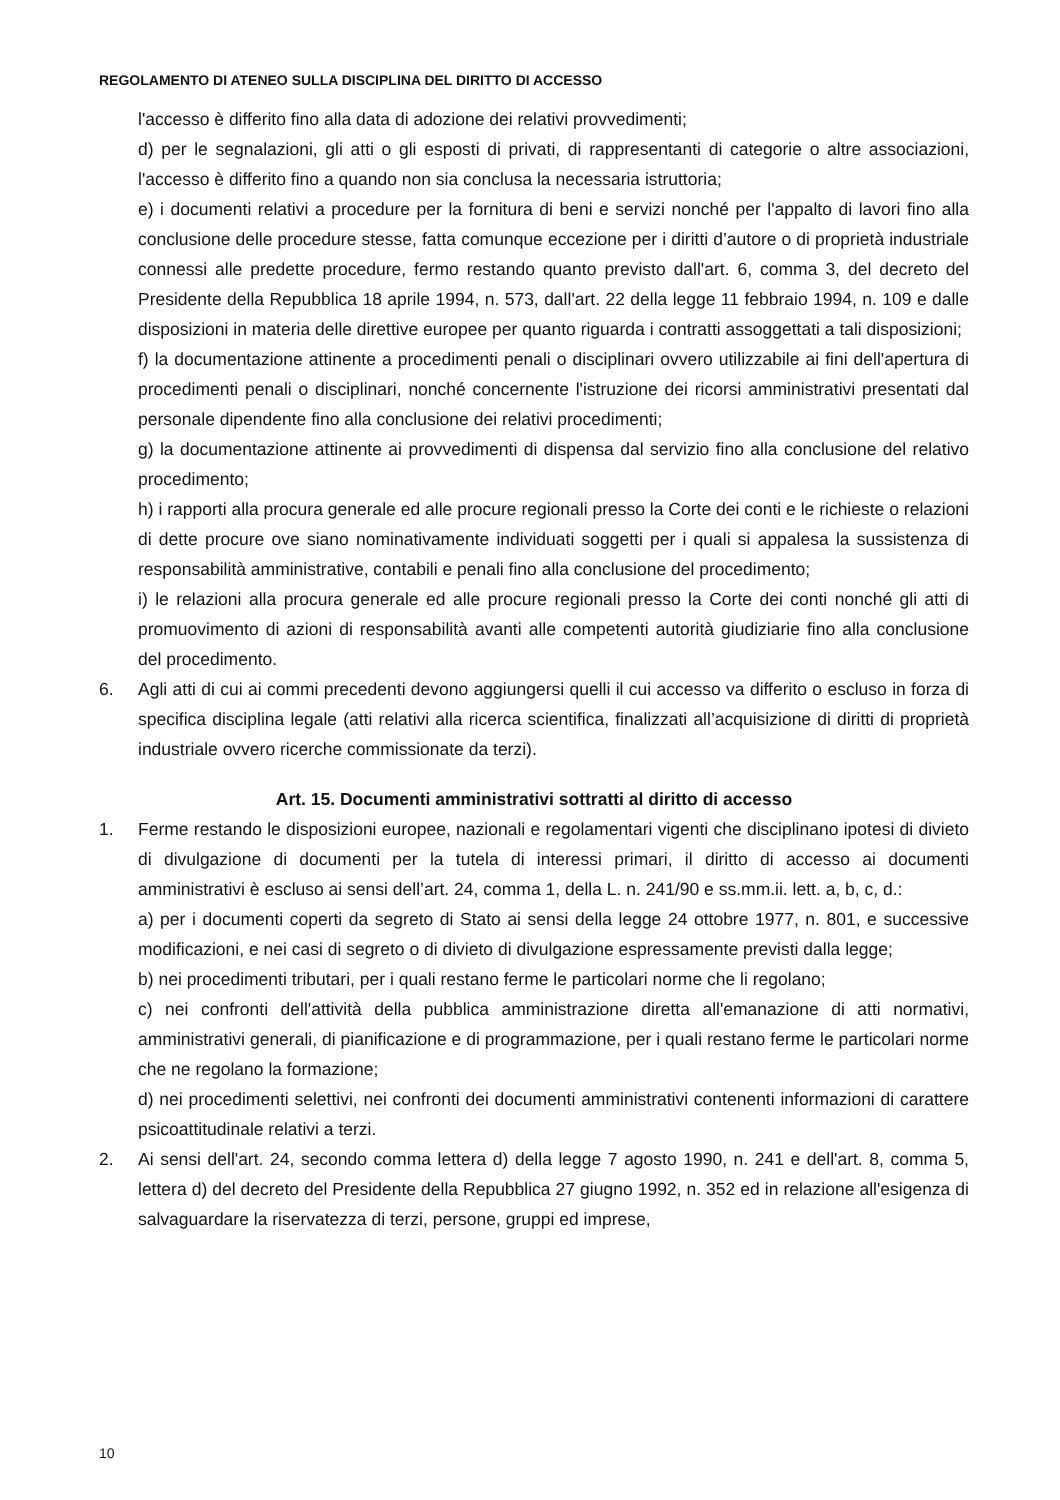REGOLAMENTO DI ATENEO SULLA DISCIPLINA DEL DIRITTO DI ACCESSO
l'accesso è differito fino alla data di adozione dei relativi provvedimenti;
d) per le segnalazioni, gli atti o gli esposti di privati, di rappresentanti di categorie o altre associazioni, l'accesso è differito fino a quando non sia conclusa la necessaria istruttoria;
e) i documenti relativi a procedure per la fornitura di beni e servizi nonché per l'appalto di lavori fino alla conclusione delle procedure stesse, fatta comunque eccezione per i diritti d’autore o di proprietà industriale connessi alle predette procedure, fermo restando quanto previsto dall'art. 6, comma 3, del decreto del Presidente della Repubblica 18 aprile 1994, n. 573, dall'art. 22 della legge 11 febbraio 1994, n. 109 e dalle disposizioni in materia delle direttive europee per quanto riguarda i contratti assoggettati a tali disposizioni;
f) la documentazione attinente a procedimenti penali o disciplinari ovvero utilizzabile ai fini dell'apertura di procedimenti penali o disciplinari, nonché concernente l'istruzione dei ricorsi amministrativi presentati dal personale dipendente fino alla conclusione dei relativi procedimenti;
g) la documentazione attinente ai provvedimenti di dispensa dal servizio fino alla conclusione del relativo procedimento;
h) i rapporti alla procura generale ed alle procure regionali presso la Corte dei conti e le richieste o relazioni di dette procure ove siano nominativamente individuati soggetti per i quali si appalesa la sussistenza di responsabilità amministrative, contabili e penali fino alla conclusione del procedimento;
i) le relazioni alla procura generale ed alle procure regionali presso la Corte dei conti nonché gli atti di promuovimento di azioni di responsabilità avanti alle competenti autorità giudiziarie fino alla conclusione del procedimento.
6. Agli atti di cui ai commi precedenti devono aggiungersi quelli il cui accesso va differito o escluso in forza di specifica disciplina legale (atti relativi alla ricerca scientifica, finalizzati all’acquisizione di diritti di proprietà industriale ovvero ricerche commissionate da terzi).
Art. 15. Documenti amministrativi sottratti al diritto di accesso
1. Ferme restando le disposizioni europee, nazionali e regolamentari vigenti che disciplinano ipotesi di divieto di divulgazione di documenti per la tutela di interessi primari, il diritto di accesso ai documenti amministrativi è escluso ai sensi dell’art. 24, comma 1, della L. n. 241/90 e ss.mm.ii. lett. a, b, c, d.:
a) per i documenti coperti da segreto di Stato ai sensi della legge 24 ottobre 1977, n. 801, e successive modificazioni, e nei casi di segreto o di divieto di divulgazione espressamente previsti dalla legge;
b) nei procedimenti tributari, per i quali restano ferme le particolari norme che li regolano;
c) nei confronti dell'attività della pubblica amministrazione diretta all'emanazione di atti normativi, amministrativi generali, di pianificazione e di programmazione, per i quali restano ferme le particolari norme che ne regolano la formazione;
d) nei procedimenti selettivi, nei confronti dei documenti amministrativi contenenti informazioni di carattere psicoattitudinale relativi a terzi.
2. Ai sensi dell'art. 24, secondo comma lettera d) della legge 7 agosto 1990, n. 241 e dell'art. 8, comma 5, lettera d) del decreto del Presidente della Repubblica 27 giugno 1992, n. 352 ed in relazione all'esigenza di salvaguardare la riservatezza di terzi, persone, gruppi ed imprese,
10